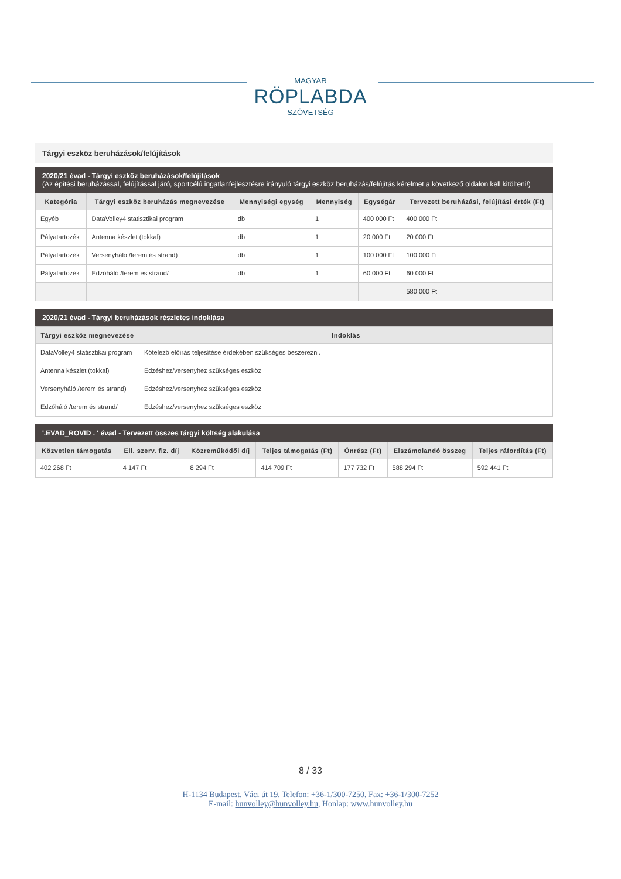MAGYAR
RÖPLABDA
SZÖVETSÉG
Tárgyi eszköz beruházások/felújítások
2020/21 évad - Tárgyi eszköz beruházások/felújítások
(Az építési beruházással, felújítással járó, sportcélú ingatlanfejlesztésre irányuló tárgyi eszköz beruházás/felújítás kérelmet a következő oldalon kell kitölteni!)
| Kategória | Tárgyi eszköz beruházás megnevezése | Mennyiségi egység | Mennyiség | Egységár | Tervezett beruházási, felújítási érték (Ft) |
| --- | --- | --- | --- | --- | --- |
| Egyéb | DataVolley4 statisztikai program | db | 1 | 400 000 Ft | 400 000 Ft |
| Pályatartozék | Antenna készlet (tokkal) | db | 1 | 20 000 Ft | 20 000 Ft |
| Pályatartozék | Versenyháló /terem és strand) | db | 1 | 100 000 Ft | 100 000 Ft |
| Pályatartozék | Edzőháló /terem és strand/ | db | 1 | 60 000 Ft | 60 000 Ft |
| | | | | | 580 000 Ft |
2020/21 évad - Tárgyi beruházások részletes indoklása
| Tárgyi eszköz megnevezése | Indoklás |
| --- | --- |
| DataVolley4 statisztikai program | Kötelező előírás teljesítése érdekében szükséges beszerezni. |
| Antenna készlet (tokkal) | Edzéshez/versenyhez szükséges eszköz |
| Versenyháló /terem és strand) | Edzéshez/versenyhez szükséges eszköz |
| Edzőháló /terem és strand/ | Edzéshez/versenyhez szükséges eszköz |
'.EVAD_ROVID . ' évad - Tervezett összes tárgyi költség alakulása
| Közvetlen támogatás | Ell. szerv. fiz. díj | Közreműködői díj | Teljes támogatás (Ft) | Önrész (Ft) | Elszámolandó összeg | Teljes ráfordítás (Ft) |
| --- | --- | --- | --- | --- | --- | --- |
| 402 268 Ft | 4 147 Ft | 8 294 Ft | 414 709 Ft | 177 732 Ft | 588 294 Ft | 592 441 Ft |
8 / 33
H-1134 Budapest, Váci út 19. Telefon: +36-1/300-7250, Fax: +36-1/300-7252
E-mail: hunvolley@hunvolley.hu, Honlap: www.hunvolley.hu